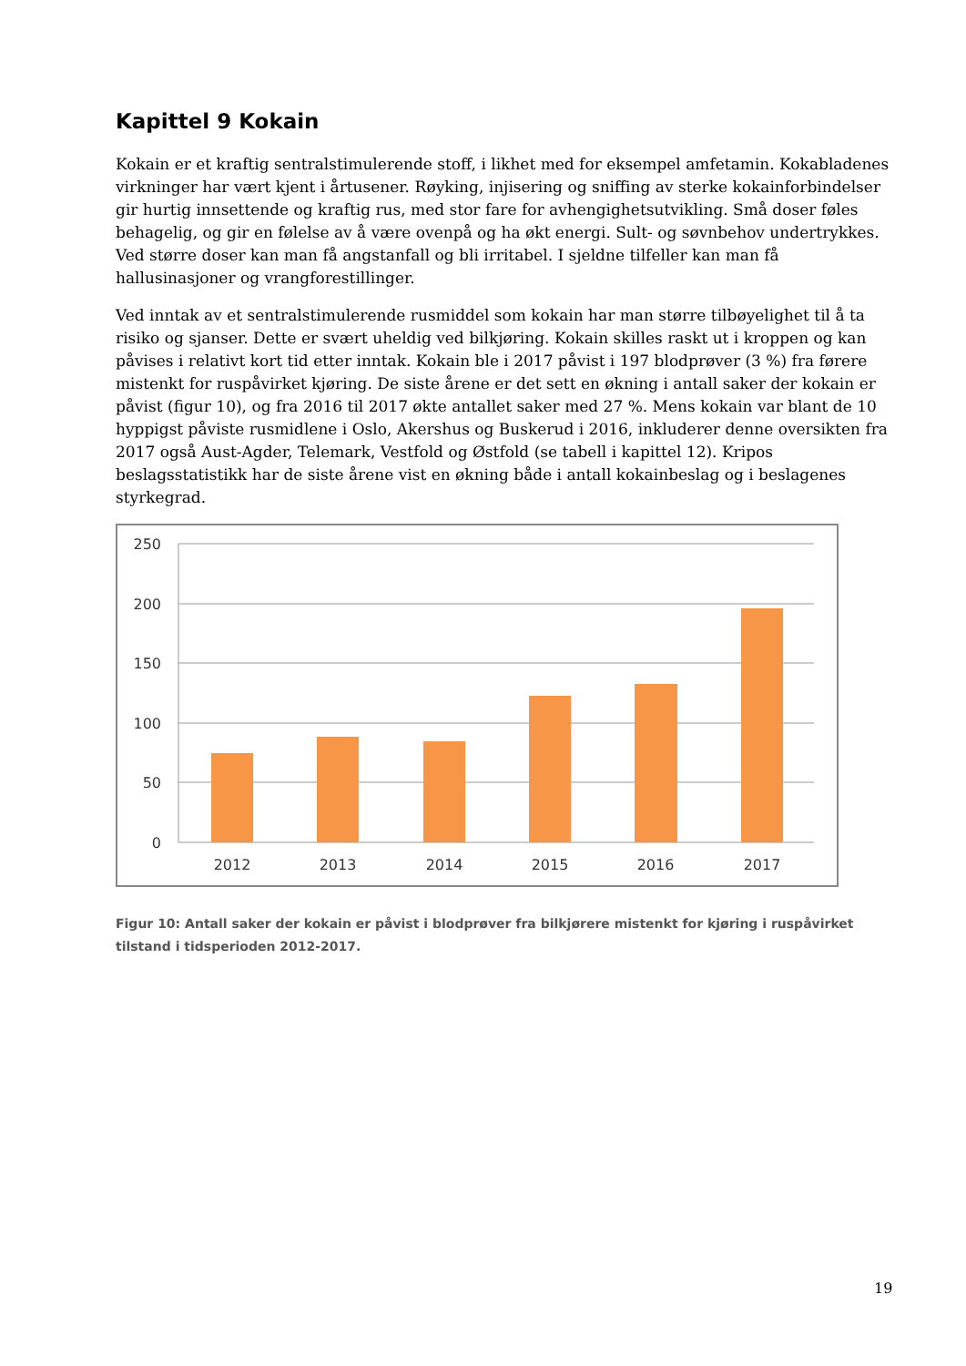Kapittel 9 Kokain
Kokain er et kraftig sentralstimulerende stoff, i likhet med for eksempel amfetamin. Kokabladenes virkninger har vært kjent i årtusener. Røyking, injisering og sniffing av sterke kokainforbindelser gir hurtig innsettende og kraftig rus, med stor fare for avhengighetsutvikling. Små doser føles behagelig, og gir en følelse av å være ovenpå og ha økt energi. Sult- og søvnbehov undertrykkes. Ved større doser kan man få angstanfall og bli irritabel. I sjeldne tilfeller kan man få hallusinasjoner og vrangforestillinger.
Ved inntak av et sentralstimulerende rusmiddel som kokain har man større tilbøyelighet til å ta risiko og sjanser. Dette er svært uheldig ved bilkjøring. Kokain skilles raskt ut i kroppen og kan påvises i relativt kort tid etter inntak. Kokain ble i 2017 påvist i 197 blodprøver (3 %) fra førere mistenkt for ruspåvirket kjøring. De siste årene er det sett en økning i antall saker der kokain er påvist (figur 10), og fra 2016 til 2017 økte antallet saker med 27 %. Mens kokain var blant de 10 hyppigst påviste rusmidlene i Oslo, Akershus og Buskerud i 2016, inkluderer denne oversikten fra 2017 også Aust-Agder, Telemark, Vestfold og Østfold (se tabell i kapittel 12). Kripos beslagsstatistikk har de siste årene vist en økning både i antall kokainbeslag og i beslagenes styrkegrad.
250
200
150
100
50
0
2012
2013
2014
2015
2016
2017
Figur 10: Antall saker der kokain er påvist i blodprøver fra bilkjørere mistenkt for kjøring i ruspåvirket tilstand i tidsperioden 2012-2017.
19